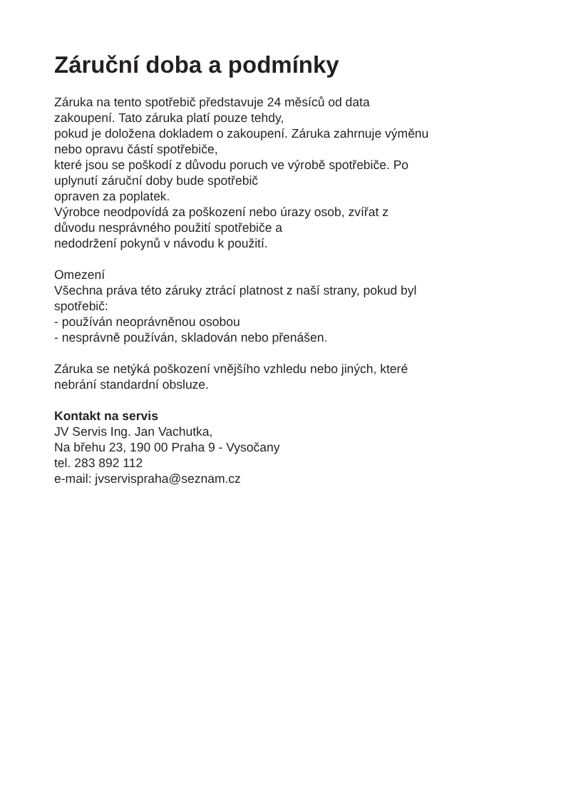Záruční doba a podmínky
Záruka na tento spotřebič představuje 24 měsíců od data
zakoupení. Tato záruka platí pouze tehdy,
pokud je doložena dokladem o zakoupení. Záruka zahrnuje výměnu
nebo opravu částí spotřebiče,
které jsou se poškodí z důvodu poruch ve výrobě spotřebiče. Po
uplynutí záruční doby bude spotřebič
opraven za poplatek.
Výrobce neodpovídá za poškození nebo úrazy osob, zvířat z
důvodu nesprávného použití spotřebiče a
nedodržení pokynů v návodu k použití.
Omezení
Všechna práva této záruky ztrácí platnost z naší strany, pokud byl
spotřebič:
- používán neoprávněnou osobou
- nesprávně používán, skladován nebo přenášen.
Záruka se netýká poškození vnějšího vzhledu nebo jiných, které
nebrání standardní obsluze.
Kontakt na servis
JV Servis Ing. Jan Vachutka,
Na břehu 23, 190 00 Praha 9 - Vysočany
tel. 283 892 112
e-mail: jvservispraha@seznam.cz